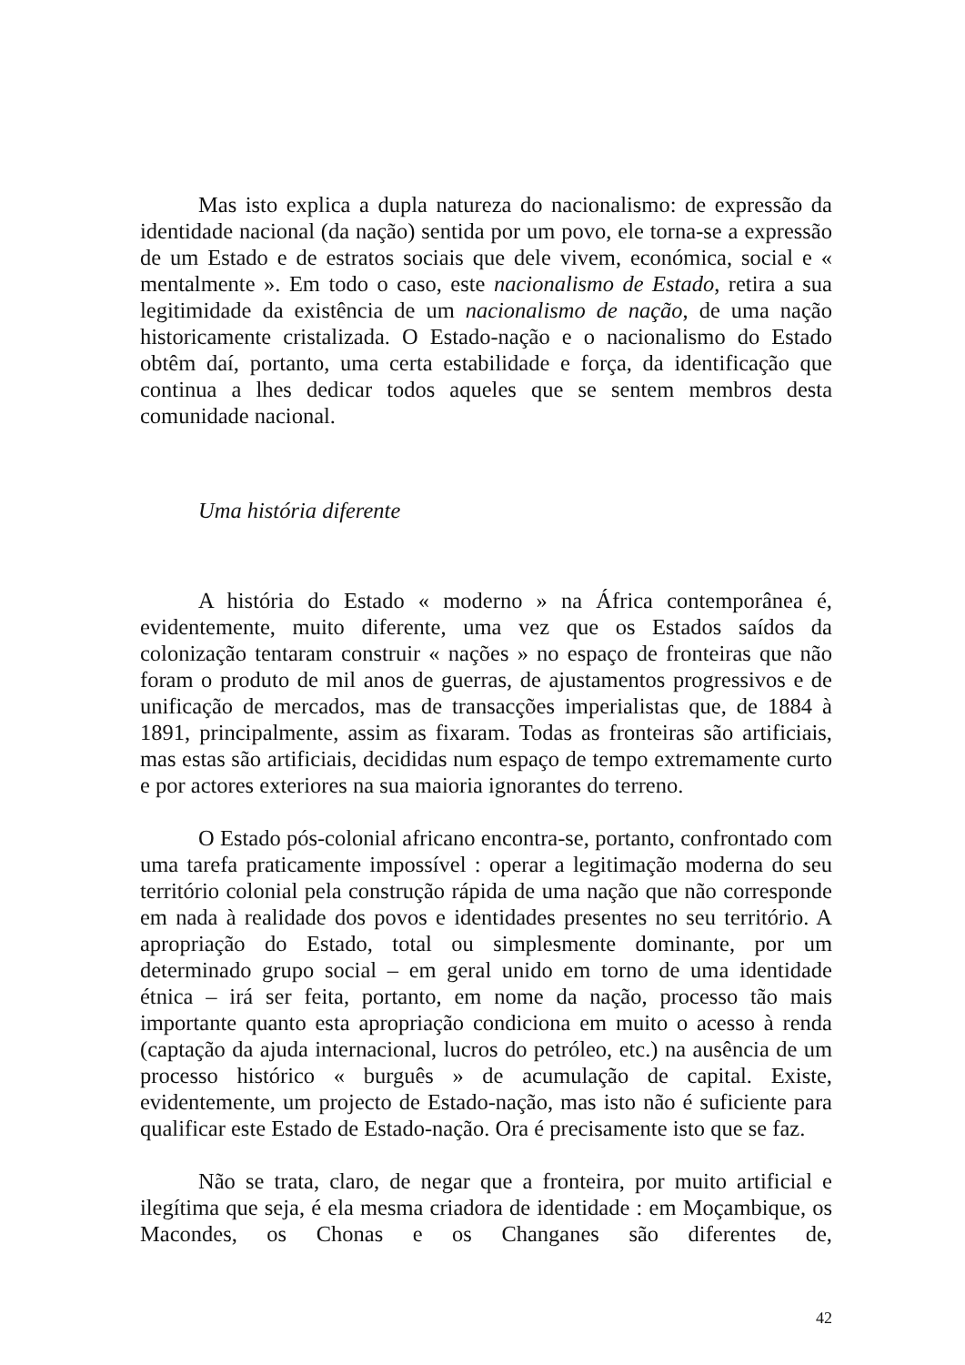Mas isto explica a dupla natureza do nacionalismo: de expressão da identidade nacional (da nação) sentida por um povo, ele torna-se a expressão de um Estado e de estratos sociais que dele vivem, económica, social e « mentalmente ». Em todo o caso, este nacionalismo de Estado, retira a sua legitimidade da existência de um nacionalismo de nação, de uma nação historicamente cristalizada. O Estado-nação e o nacionalismo do Estado obtêm daí, portanto, uma certa estabilidade e força, da identificação que continua a lhes dedicar todos aqueles que se sentem membros desta comunidade nacional.
Uma história diferente
A história do Estado « moderno » na África contemporânea é, evidentemente, muito diferente, uma vez que os Estados saídos da colonização tentaram construir « nações » no espaço de fronteiras que não foram o produto de mil anos de guerras, de ajustamentos progressivos e de unificação de mercados, mas de transacções imperialistas que, de 1884 à 1891, principalmente, assim as fixaram. Todas as fronteiras são artificiais, mas estas são artificiais, decididas num espaço de tempo extremamente curto e por actores exteriores na sua maioria ignorantes do terreno.
O Estado pós-colonial africano encontra-se, portanto, confrontado com uma tarefa praticamente impossível : operar a legitimação moderna do seu território colonial pela construção rápida de uma nação que não corresponde em nada à realidade dos povos e identidades presentes no seu território. A apropriação do Estado, total ou simplesmente dominante, por um determinado grupo social – em geral unido em torno de uma identidade étnica – irá ser feita, portanto, em nome da nação, processo tão mais importante quanto esta apropriação condiciona em muito o acesso à renda (captação da ajuda internacional, lucros do petróleo, etc.) na ausência de um processo histórico « burguês » de acumulação de capital. Existe, evidentemente, um projecto de Estado-nação, mas isto não é suficiente para qualificar este Estado de Estado-nação. Ora é precisamente isto que se faz.
Não se trata, claro, de negar que a fronteira, por muito artificial e ilegítima que seja, é ela mesma criadora de identidade : em Moçambique, os Macondes, os Chonas e os Changanes são diferentes de,
42